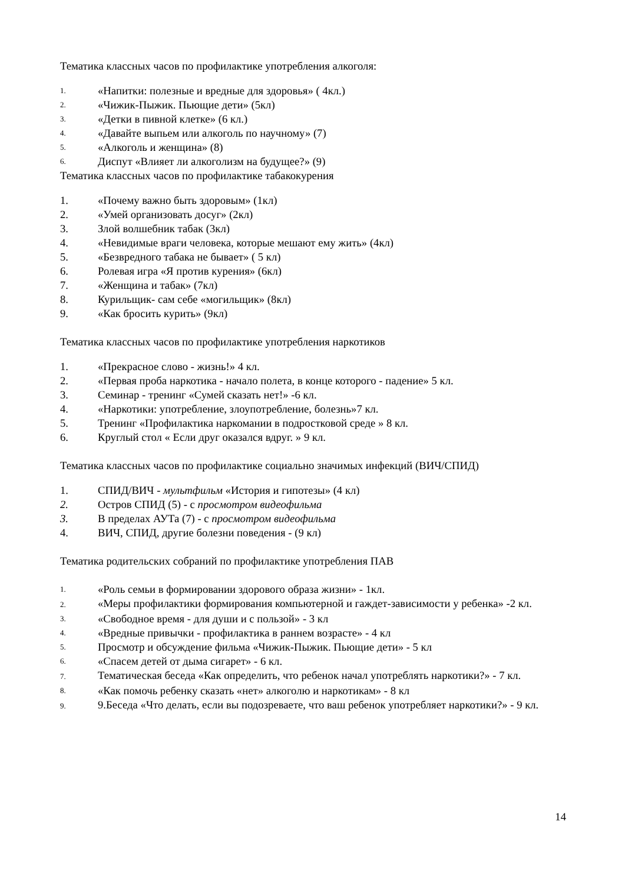Тематика классных часов по профилактике употребления алкоголя:
1. «Напитки: полезные и вредные для здоровья» ( 4кл.)
2. «Чижик-Пыжик. Пьющие дети» (5кл)
3. «Детки в пивной клетке» (6 кл.)
4. «Давайте выпьем или алкоголь по научному» (7)
5. «Алкоголь и женщина» (8)
6. Диспут «Влияет ли алкоголизм на будущее?» (9)
Тематика классных часов по профилактике табакокурения
1. «Почему важно быть здоровым» (1кл)
2. «Умей организовать досуг» (2кл)
3. Злой волшебник табак (3кл)
4. «Невидимые враги человека, которые мешают ему жить» (4кл)
5. «Безвредного табака не бывает» ( 5 кл)
6. Ролевая игра «Я против курения» (6кл)
7. «Женщина и табак» (7кл)
8. Курильщик- сам себе «могильщик» (8кл)
9. «Как бросить курить» (9кл)
Тематика классных часов по профилактике употребления наркотиков
1. «Прекрасное слово - жизнь!» 4 кл.
2. «Первая проба наркотика - начало полета, в конце которого - падение» 5 кл.
3. Семинар - тренинг «Сумей сказать нет!» -6 кл.
4. «Наркотики: употребление, злоупотребление, болезнь»7 кл.
5. Тренинг «Профилактика наркомании в подростковой среде » 8 кл.
6. Круглый стол « Если друг оказался вдруг. » 9 кл.
Тематика классных часов по профилактике социально значимых инфекций (ВИЧ/СПИД)
1. СПИД/ВИЧ - мультфильм «История и гипотезы» (4 кл)
2. Остров СПИД (5) - с просмотром видеофильма
3. В пределах АУТа (7) - с просмотром видеофильма
4. ВИЧ, СПИД, другие болезни поведения - (9 кл)
Тематика родительских собраний по профилактике употребления ПАВ
1. «Роль семьи в формировании здорового образа жизни» - 1кл.
2. «Меры профилактики формирования компьютерной и гаждет-зависимости у ребенка» -2 кл.
3. «Свободное время - для души и с пользой» - 3 кл
4. «Вредные привычки - профилактика в раннем возрасте» - 4 кл
5. Просмотр и обсуждение фильма «Чижик-Пыжик. Пьющие дети» - 5 кл
6. «Спасем детей от дыма сигарет» - 6 кл.
7. Тематическая беседа «Как определить, что ребенок начал употреблять наркотики?» - 7 кл.
8. «Как помочь ребенку сказать «нет» алкоголю и наркотикам» - 8 кл
9. 9.Беседа «Что делать, если вы подозреваете, что ваш ребенок употребляет наркотики?» - 9 кл.
14